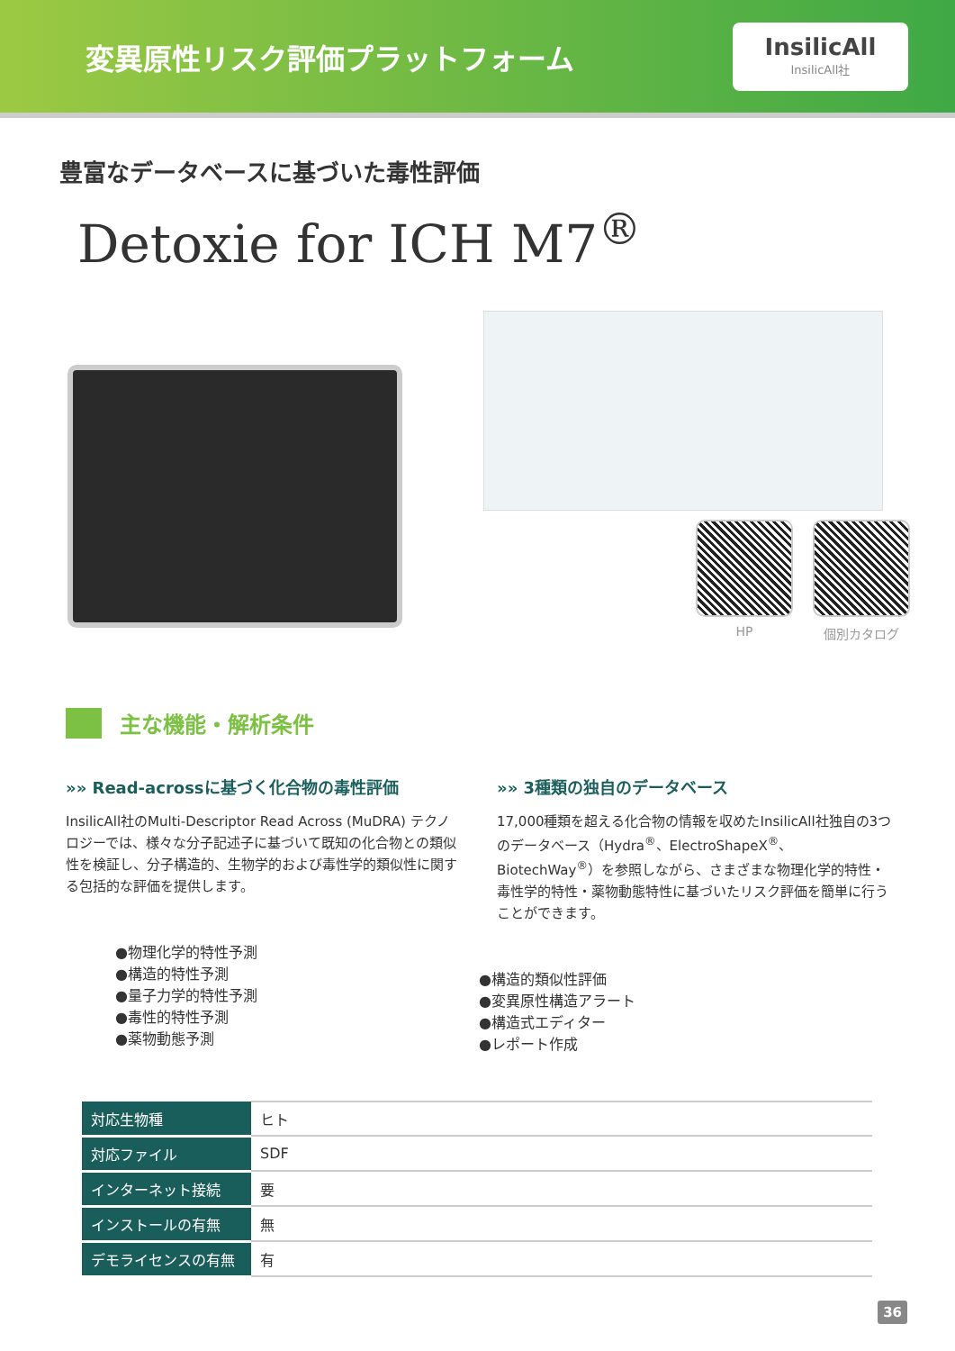変異原性リスク評価プラットフォーム
InsilicAll
InsilicAll社
豊富なデータベースに基づいた毒性評価
Detoxie for ICH M7<sup>®</sup>
HP 個別カタログ
主な機能・解析条件
»» Read-acrossに基づく化合物の毒性評価
InsilicAll社のMulti-Descriptor Read Across (MuDRA) テクノロジーでは、様々な分子記述子に基づいて既知の化合物との類似性を検証し、分子構造的、生物学的および毒性学的類似性に関する包括的な評価を提供します。
●物理化学的特性予測
●構造的特性予測
●量子力学的特性予測
●毒性的特性予測
●薬物動態予測
»» 3種類の独自のデータベース
17,000種類を超える化合物の情報を収めたInsilicAll社独自の3つのデータベース（Hydra<sup>®</sup>、ElectroShapeX<sup>®</sup>、BiotechWay<sup>®</sup>）を参照しながら、さまざまな物理化学的特性・毒性学的特性・薬物動態特性に基づいたリスク評価を簡単に行うことができます。
●構造的類似性評価
●変異原性構造アラート
●構造式エディター
●レポート作成
| 対応生物種 | ヒト |
| 対応ファイル | SDF |
| インターネット接続 | 要 |
| インストールの有無 | 無 |
| デモライセンスの有無 | 有 |
36